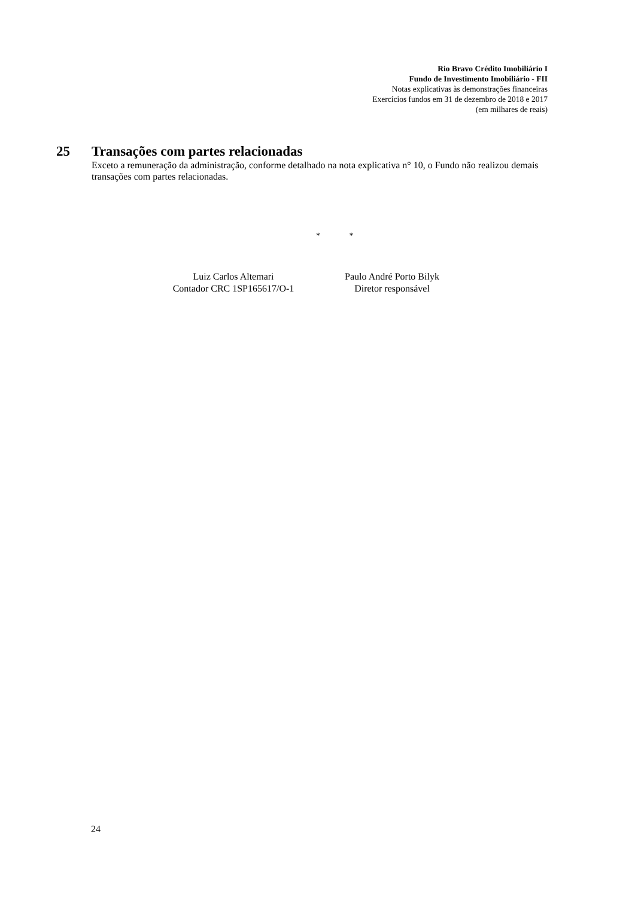Rio Bravo Crédito Imobiliário I
Fundo de Investimento Imobiliário - FII
Notas explicativas às demonstrações financeiras
Exercícios fundos em 31 de dezembro de 2018 e 2017
(em milhares de reais)
25 Transações com partes relacionadas
Exceto a remuneração da administração, conforme detalhado na nota explicativa n° 10, o Fundo não realizou demais transações com partes relacionadas.
* *
Luiz Carlos Altemari
Contador CRC 1SP165617/O-1
Paulo André Porto Bilyk
Diretor responsável
24